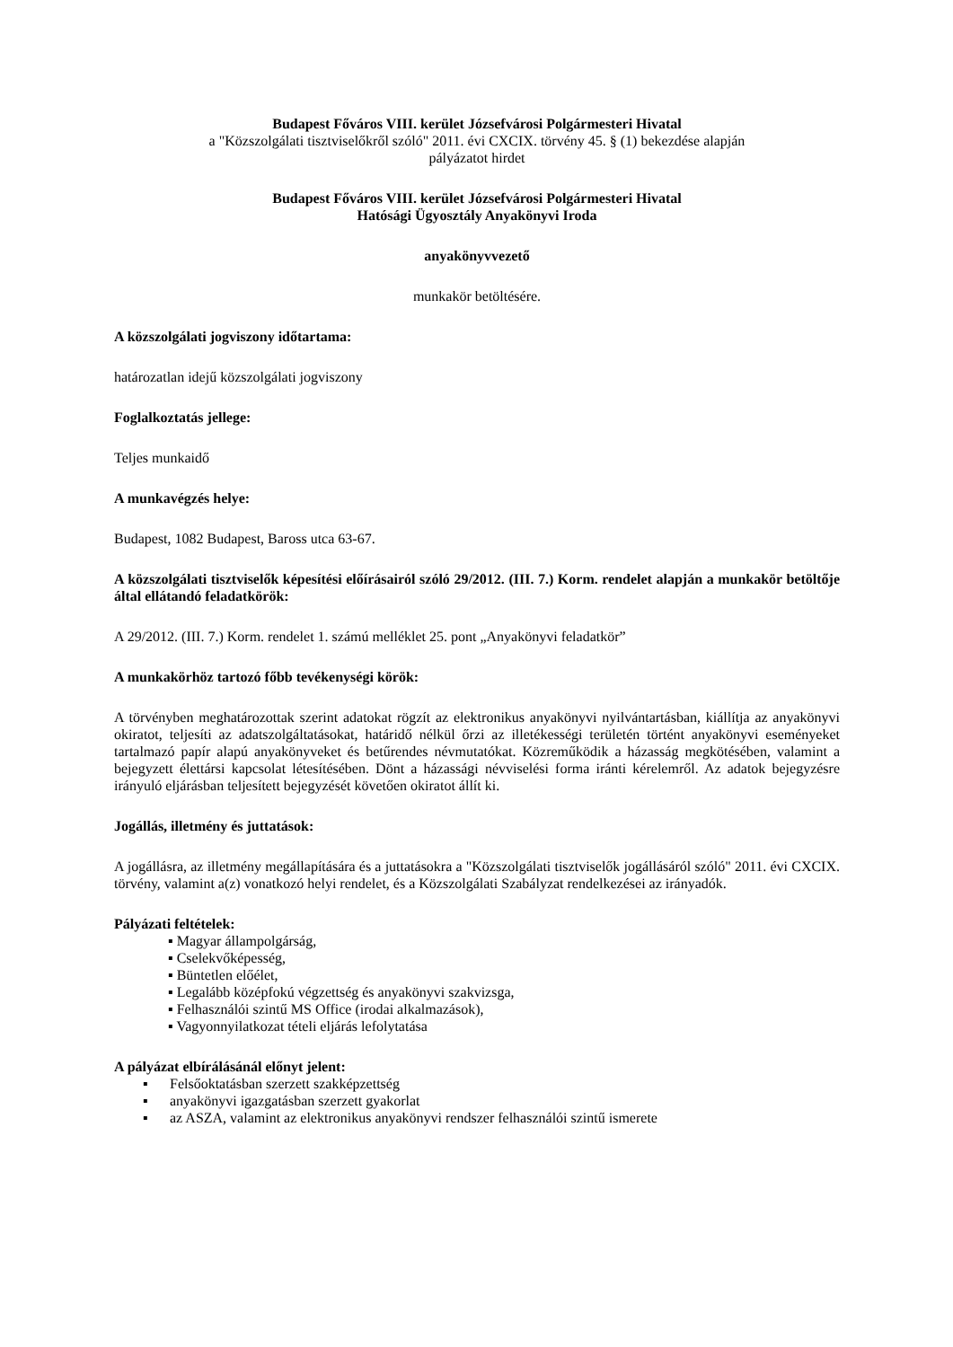Budapest Főváros VIII. kerület Józsefvárosi Polgármesteri Hivatal
a "Közszolgálati tisztviselőkről szóló" 2011. évi CXCIX. törvény 45. § (1) bekezdése alapján
pályázatot hirdet
Budapest Főváros VIII. kerület Józsefvárosi Polgármesteri Hivatal
Hatósági Ügyosztály Anyakönyvi Iroda
anyakönyvvezető
munkakör betöltésére.
A közszolgálati jogviszony időtartama:
határozatlan idejű közszolgálati jogviszony
Foglalkoztatás jellege:
Teljes munkaidő
A munkavégzés helye:
Budapest, 1082 Budapest, Baross utca 63-67.
A közszolgálati tisztviselők képesítési előírásairól szóló 29/2012. (III. 7.) Korm. rendelet alapján a munkakör betöltője által ellátandó feladatkörök:
A 29/2012. (III. 7.) Korm. rendelet 1. számú melléklet 25. pont „Anyakönyvi feladatkör”
A munkakörhöz tartozó főbb tevékenységi körök:
A törvényben meghatározottak szerint adatokat rögzít az elektronikus anyakönyvi nyilvántartásban, kiállítja az anyakönyvi okiratot, teljesíti az adatszolgáltatásokat, határidő nélkül őrzi az illetékességi területén történt anyakönyvi eseményeket tartalmazó papír alapú anyakönyveket és betűrendes névmutatókat. Közreműködik a házasság megkötésében, valamint a bejegyzett élettársi kapcsolat létesítésében. Dönt a házassági névviselési forma iránti kérelemről. Az adatok bejegyzésre irányuló eljárásban teljesített bejegyzését követően okiratot állít ki.
Jogállás, illetmény és juttatások:
A jogállásra, az illetmény megállapítására és a juttatásokra a "Közszolgálati tisztviselők jogállásáról szóló" 2011. évi CXCIX. törvény, valamint a(z) vonatkozó helyi rendelet, és a Közszolgálati Szabályzat rendelkezései az irányadók.
Pályázati feltételek:
▪ Magyar állampolgárság,
▪ Cselekvőképesség,
▪ Büntetlen előélet,
▪ Legalább középfokú végzettség és anyakönyvi szakvizsga,
▪ Felhasználói szintű MS Office (irodai alkalmazások),
▪ Vagyonnyilatkozat tételi eljárás lefolytatása
A pályázat elbírálásánál előnyt jelent:
▪ Felsőoktatásban szerzett szakképzettség
▪ anyakönyvi igazgatásban szerzett gyakorlat
▪ az ASZA, valamint az elektronikus anyakönyvi rendszer felhasználói szintű ismerete